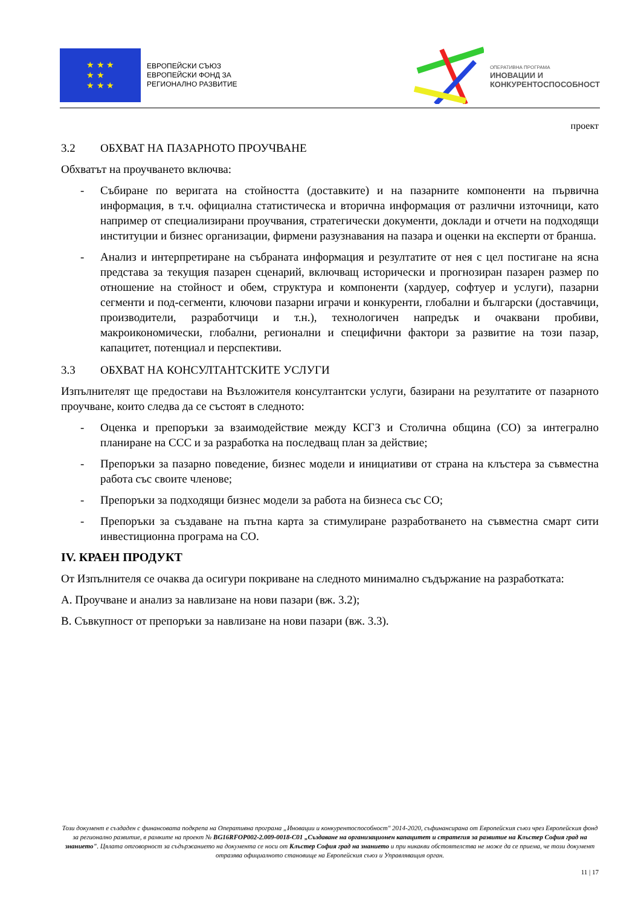★ ★ ★
★ ★
★ ★ ★
ЕВРОПЕЙСКИ СЪЮЗ
ЕВРОПЕЙСКИ ФОНД ЗА
РЕГИОНАЛНО РАЗВИТИЕ
ОПЕРАТИВНА ПРОГРАМА
ИНОВАЦИИ И
КОНКУРЕНТОСПОСОБНОСТ
проект
3.2 ОБХВАТ НА ПАЗАРНОТО ПРОУЧВАНЕ
Обхватът на проучването включва:
- Събиране по веригата на стойността (доставките) и на пазарните компоненти на първична информация, в т.ч. официална статистическа и вторична информация от различни източници, като например от специализирани проучвания, стратегически документи, доклади и отчети на подходящи институции и бизнес организации, фирмени разузнавания на пазара и оценки на експерти от бранша.
- Анализ и интерпретиране на събраната информация и резултатите от нея с цел постигане на ясна представа за текущия пазарен сценарий, включващ исторически и прогнозиран пазарен размер по отношение на стойност и обем, структура и компоненти (хардуер, софтуер и услуги), пазарни сегменти и под-сегменти, ключови пазарни играчи и конкуренти, глобални и български (доставчици, производители, разработчици и т.н.), технологичен напредък и очаквани пробиви, макроикономически, глобални, регионални и специфични фактори за развитие на този пазар, капацитет, потенциал и перспективи.
3.3 ОБХВАТ НА КОНСУЛТАНТСКИТЕ УСЛУГИ
Изпълнителят ще предостави на Възложителя консултантски услуги, базирани на резултатите от пазарното проучване, които следва да се състоят в следното:
- Оценка и препоръки за взаимодействие между КСГЗ и Столична община (СО) за интегрално планиране на ССС и за разработка на последващ план за действие;
- Препоръки за пазарно поведение, бизнес модели и инициативи от страна на клъстера за съвместна работа със своите членове;
- Препоръки за подходящи бизнес модели за работа на бизнеса със СО;
- Препоръки за създаване на пътна карта за стимулиране разработването на съвместна смарт сити инвестиционна програма на СО.
IV. КРАЕН ПРОДУКТ
От Изпълнителя се очаква да осигури покриване на следното минимално съдържание на разработката:
A. Проучване и анализ за навлизане на нови пазари (вж. 3.2);
B. Съвкупност от препоръки за навлизане на нови пазари (вж. 3.3).
Този документ е създаден с финансовата подкрепа на Оперативна програма „Иновации и конкурентоспособност" 2014-2020, съфинансирана от Европейския съюз чрез Европейския фонд за регионално развитие, в рамките на проект № BG16RFOP002-2.009-0018-C01 „Създаване на организационен капацитет и стратегия за развитие на Клъстер София град на знанието". Цялата отговорност за съдържанието на документа се носи от Клъстер София град на знанието и при никакви обстоятелства не може да се приема, че този документ отразява официалното становище на Европейския съюз и Управляващия орган.
11 | 17